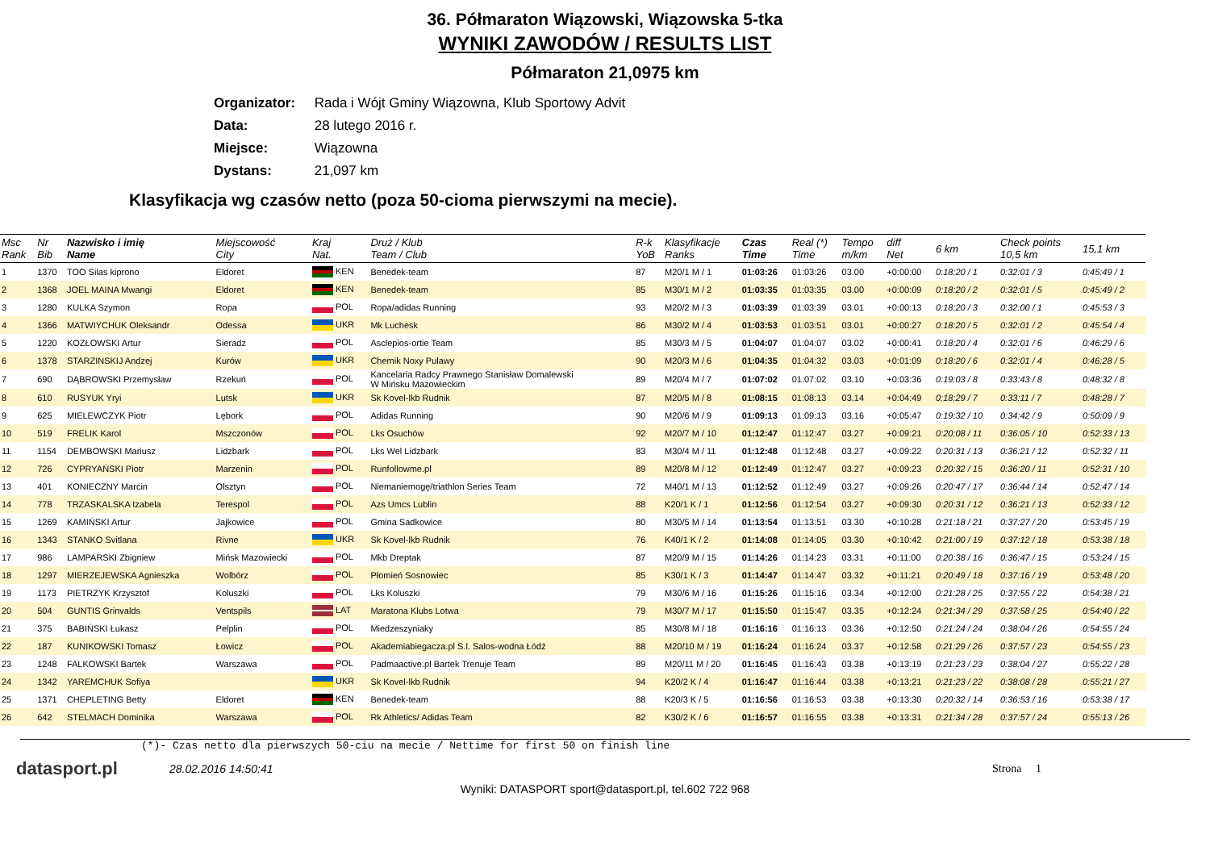36. Półmaraton Wiązowski, Wiązowska 5-tka
WYNIKI ZAWODÓW / RESULTS LIST
Półmaraton 21,0975 km
Organizator: Rada i Wójt Gminy Wiązowna, Klub Sportowy Advit
Data: 28 lutego 2016 r.
Miejsce: Wiązowna
Dystans: 21,097 km
Klasyfikacja wg czasów netto (poza 50-cioma pierwszymi na mecie).
| Msc Rank | Nr Bib | Nazwisko i imię Name | Miejscowość City | Kraj Nat. | Druż / Klub Team / Club | R-k YoB | Klasyfikacje Ranks | Czas Time | Real (*) Time | Tempo m/km | diff Net | 6 km | Check points 10,5 km | 15,1 km |
| --- | --- | --- | --- | --- | --- | --- | --- | --- | --- | --- | --- | --- | --- | --- |
| 1 | 1370 | TOO Silas kiprono | Eldoret | KEN | Benedek-team | 87 | M20/1 M / 1 | 01:03:26 | 01:03:26 | 03.00 | +0:00:00 | 0:18:20 / 1 | 0:32:01 / 3 | 0:45:49 / 1 |
| 2 | 1368 | JOEL MAINA Mwangi | Eldoret | KEN | Benedek-team | 85 | M30/1 M / 2 | 01:03:35 | 01:03:35 | 03.00 | +0:00:09 | 0:18:20 / 2 | 0:32:01 / 5 | 0:45:49 / 2 |
| 3 | 1280 | KULKA Szymon | Ropa | POL | Ropa/adidas Running | 93 | M20/2 M / 3 | 01:03:39 | 01:03:39 | 03.01 | +0:00:13 | 0:18:20 / 3 | 0:32:00 / 1 | 0:45:53 / 3 |
| 4 | 1366 | MATWIYCHUK Oleksandr | Odessa | UKR | Mk Luchesk | 86 | M30/2 M / 4 | 01:03:53 | 01:03:51 | 03.01 | +0:00:27 | 0:18:20 / 5 | 0:32:01 / 2 | 0:45:54 / 4 |
| 5 | 1220 | KOZŁOWSKI Artur | Sieradz | POL | Asclepios-ortie Team | 85 | M30/3 M / 5 | 01:04:07 | 01:04:07 | 03.02 | +0:00:41 | 0:18:20 / 4 | 0:32:01 / 6 | 0:46:29 / 6 |
| 6 | 1378 | STARZINSKIJ Andzej | Kurów | UKR | Chemik Noxy Pulawy | 90 | M20/3 M / 6 | 01:04:35 | 01:04:32 | 03.03 | +0:01:09 | 0:18:20 / 6 | 0:32:01 / 4 | 0:46:28 / 5 |
| 7 | 690 | DĄBROWSKI Przemysław | Rzekuń | POL | Kancelaria Radcy Prawnego Stanisław Domalewski W Mińsku Mazowieckim | 89 | M20/4 M / 7 | 01:07:02 | 01:07:02 | 03.10 | +0:03:36 | 0:19:03 / 8 | 0:33:43 / 8 | 0:48:32 / 8 |
| 8 | 610 | RUSYUK Yryi | Lutsk | UKR | Sk Kovel-lkb Rudnik | 87 | M20/5 M / 8 | 01:08:15 | 01:08:13 | 03.14 | +0:04:49 | 0:18:29 / 7 | 0:33:11 / 7 | 0:48:28 / 7 |
| 9 | 625 | MIELEWCZYK Piotr | Lębork | POL | Adidas Running | 90 | M20/6 M / 9 | 01:09:13 | 01:09:13 | 03.16 | +0:05:47 | 0:19:32 / 10 | 0:34:42 / 9 | 0:50:09 / 9 |
| 10 | 519 | FRELIK Karol | Mszczonów | POL | Lks Osuchów | 92 | M20/7 M / 10 | 01:12:47 | 01:12:47 | 03.27 | +0:09:21 | 0:20:08 / 11 | 0:36:05 / 10 | 0:52:33 / 13 |
| 11 | 1154 | DEMBOWSKI Mariusz | Lidzbark | POL | Lks Wel Lidzbark | 83 | M30/4 M / 11 | 01:12:48 | 01:12:48 | 03.27 | +0:09:22 | 0:20:31 / 13 | 0:36:21 / 12 | 0:52:32 / 11 |
| 12 | 726 | CYPRYAŃSKI Piotr | Marzenin | POL | Runfollowme.pl | 89 | M20/8 M / 12 | 01:12:49 | 01:12:47 | 03.27 | +0:09:23 | 0:20:32 / 15 | 0:36:20 / 11 | 0:52:31 / 10 |
| 13 | 401 | KONIECZNY Marcin | Olsztyn | POL | Niemaniemogę/triathlon Series Team | 72 | M40/1 M / 13 | 01:12:52 | 01:12:49 | 03.27 | +0:09:26 | 0:20:47 / 17 | 0:36:44 / 14 | 0:52:47 / 14 |
| 14 | 778 | TRZASKALSKA Izabela | Terespol | POL | Azs Umcs Lublin | 88 | K20/1 K / 1 | 01:12:56 | 01:12:54 | 03.27 | +0:09:30 | 0:20:31 / 12 | 0:36:21 / 13 | 0:52:33 / 12 |
| 15 | 1269 | KAMIŃSKI Artur | Jajkowice | POL | Gmina Sadkowice | 80 | M30/5 M / 14 | 01:13:54 | 01:13:51 | 03.30 | +0:10:28 | 0:21:18 / 21 | 0:37:27 / 20 | 0:53:45 / 19 |
| 16 | 1343 | STANKO Svitlana | Rivne | UKR | Sk Kovel-lkb Rudnik | 76 | K40/1 K / 2 | 01:14:08 | 01:14:05 | 03.30 | +0:10:42 | 0:21:00 / 19 | 0:37:12 / 18 | 0:53:38 / 18 |
| 17 | 986 | LAMPARSKI Zbigniew | Mińsk Mazowiecki | POL | Mkb Dreptak | 87 | M20/9 M / 15 | 01:14:26 | 01:14:23 | 03.31 | +0:11:00 | 0:20:38 / 16 | 0:36:47 / 15 | 0:53:24 / 15 |
| 18 | 1297 | MIERZEJEWSKA Agnieszka | Wolbórz | POL | Płomień Sosnowiec | 85 | K30/1 K / 3 | 01:14:47 | 01:14:47 | 03.32 | +0:11:21 | 0:20:49 / 18 | 0:37:16 / 19 | 0:53:48 / 20 |
| 19 | 1173 | PIETRZYK Krzysztof | Koluszki | POL | Lks Koluszki | 79 | M30/6 M / 16 | 01:15:26 | 01:15:16 | 03.34 | +0:12:00 | 0:21:28 / 25 | 0:37:55 / 22 | 0:54:38 / 21 |
| 20 | 504 | GUNTIS Grinvalds | Ventspils | LAT | Maratona Klubs Lotwa | 79 | M30/7 M / 17 | 01:15:50 | 01:15:47 | 03.35 | +0:12:24 | 0:21:34 / 29 | 0:37:58 / 25 | 0:54:40 / 22 |
| 21 | 375 | BABIŃSKI Łukasz | Pelplin | POL | Miedzeszyniaky | 85 | M30/8 M / 18 | 01:16:16 | 01:16:13 | 03.36 | +0:12:50 | 0:21:24 / 24 | 0:38:04 / 26 | 0:54:55 / 24 |
| 22 | 187 | KUNIKOWSKI Tomasz | Łowicz | POL | Akademiabiegacza.pl S.l. Salos-wodna Łódź | 88 | M20/10 M / 19 | 01:16:24 | 01:16:24 | 03.37 | +0:12:58 | 0:21:29 / 26 | 0:37:57 / 23 | 0:54:55 / 23 |
| 23 | 1248 | FALKOWSKI Bartek | Warszawa | POL | Padmaactive.pl Bartek Trenuje Team | 89 | M20/11 M / 20 | 01:16:45 | 01:16:43 | 03.38 | +0:13:19 | 0:21:23 / 23 | 0:38:04 / 27 | 0:55:22 / 28 |
| 24 | 1342 | YAREMCHUK Sofiya | | UKR | Sk Kovel-lkb Rudnik | 94 | K20/2 K / 4 | 01:16:47 | 01:16:44 | 03.38 | +0:13:21 | 0:21:23 / 22 | 0:38:08 / 28 | 0:55:21 / 27 |
| 25 | 1371 | CHEPLETING Betty | Eldoret | KEN | Benedek-team | 88 | K20/3 K / 5 | 01:16:56 | 01:16:53 | 03.38 | +0:13:30 | 0:20:32 / 14 | 0:36:53 / 16 | 0:53:38 / 17 |
| 26 | 642 | STELMACH Dominika | Warszawa | POL | Rk Athletics/ Adidas Team | 82 | K30/2 K / 6 | 01:16:57 | 01:16:55 | 03.38 | +0:13:31 | 0:21:34 / 28 | 0:37:57 / 24 | 0:55:13 / 26 |
(*)- Czas netto dla pierwszych 50-ciu na mecie / Nettime for first 50 on finish line
datasport.pl
28.02.2016 14:50:41 Strona 1
Wyniki: DATASPORT sport@datasport.pl, tel.602 722 968